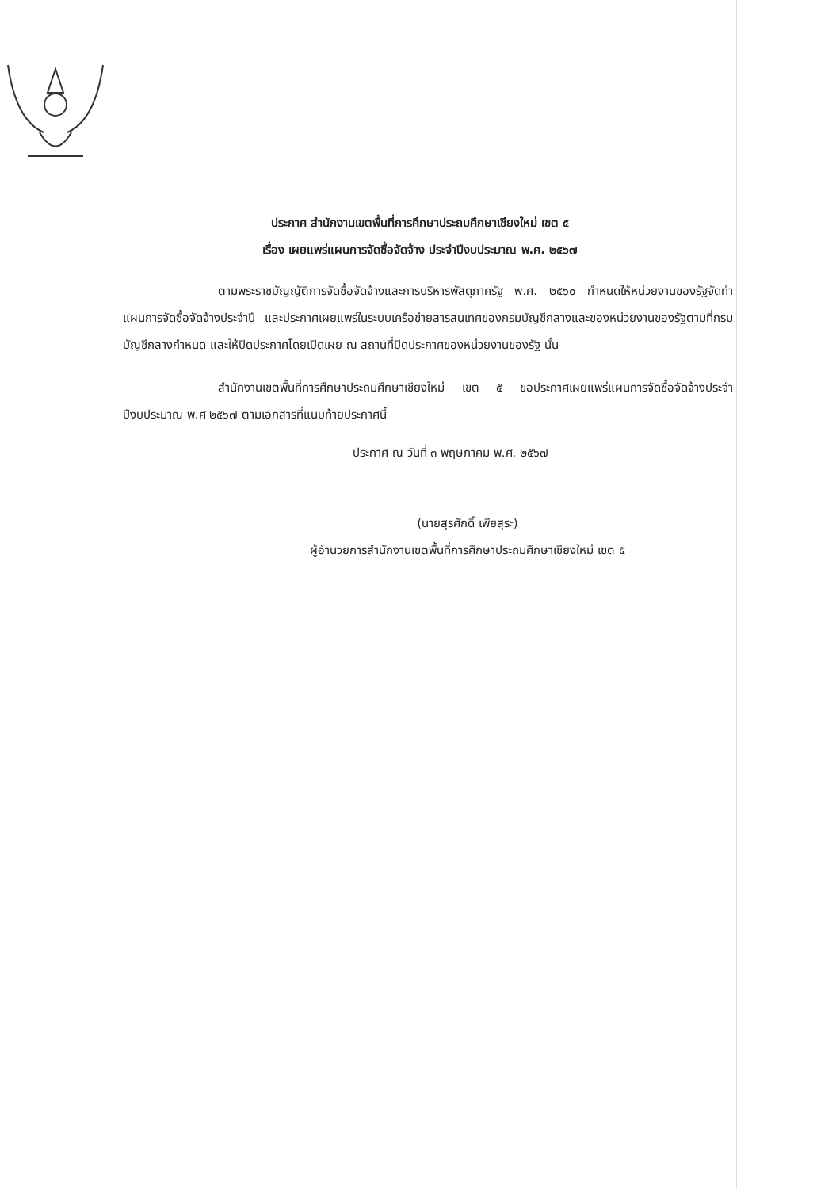ประกาศ สำนักงานเขตพื้นที่การศึกษาประถมศึกษาเชียงใหม่ เขต ๕
เรื่อง เผยแพร่แผนการจัดซื้อจัดจ้าง ประจำปีงบประมาณ พ.ศ. ๒๕๖๗
ตามพระราชบัญญัติการจัดซื้อจัดจ้างและการบริหารพัสดุภาครัฐ พ.ศ. ๒๕๖๐ กำหนดให้หน่วยงานของรัฐจัดทำแผนการจัดซื้อจัดจ้างประจำปี และประกาศเผยแพร่ในระบบเครือข่ายสารสนเทศของกรมบัญชีกลางและของหน่วยงานของรัฐตามที่กรมบัญชีกลางกำหนด และให้ปิดประกาศโดยเปิดเผย ณ สถานที่ปิดประกาศของหน่วยงานของรัฐ นั้น
สำนักงานเขตพื้นที่การศึกษาประถมศึกษาเชียงใหม่ เขต ๕ ขอประกาศเผยแพร่แผนการจัดซื้อจัดจ้างประจำปีงบประมาณ พ.ศ ๒๕๖๗ ตามเอกสารที่แนบท้ายประกาศนี้
ประกาศ ณ วันที่ ๓ พฤษภาคม พ.ศ. ๒๕๖๗
(นายสุรศักดิ์ เพียสุระ)
ผู้อำนวยการสำนักงานเขตพื้นที่การศึกษาประถมศึกษาเชียงใหม่ เขต ๕